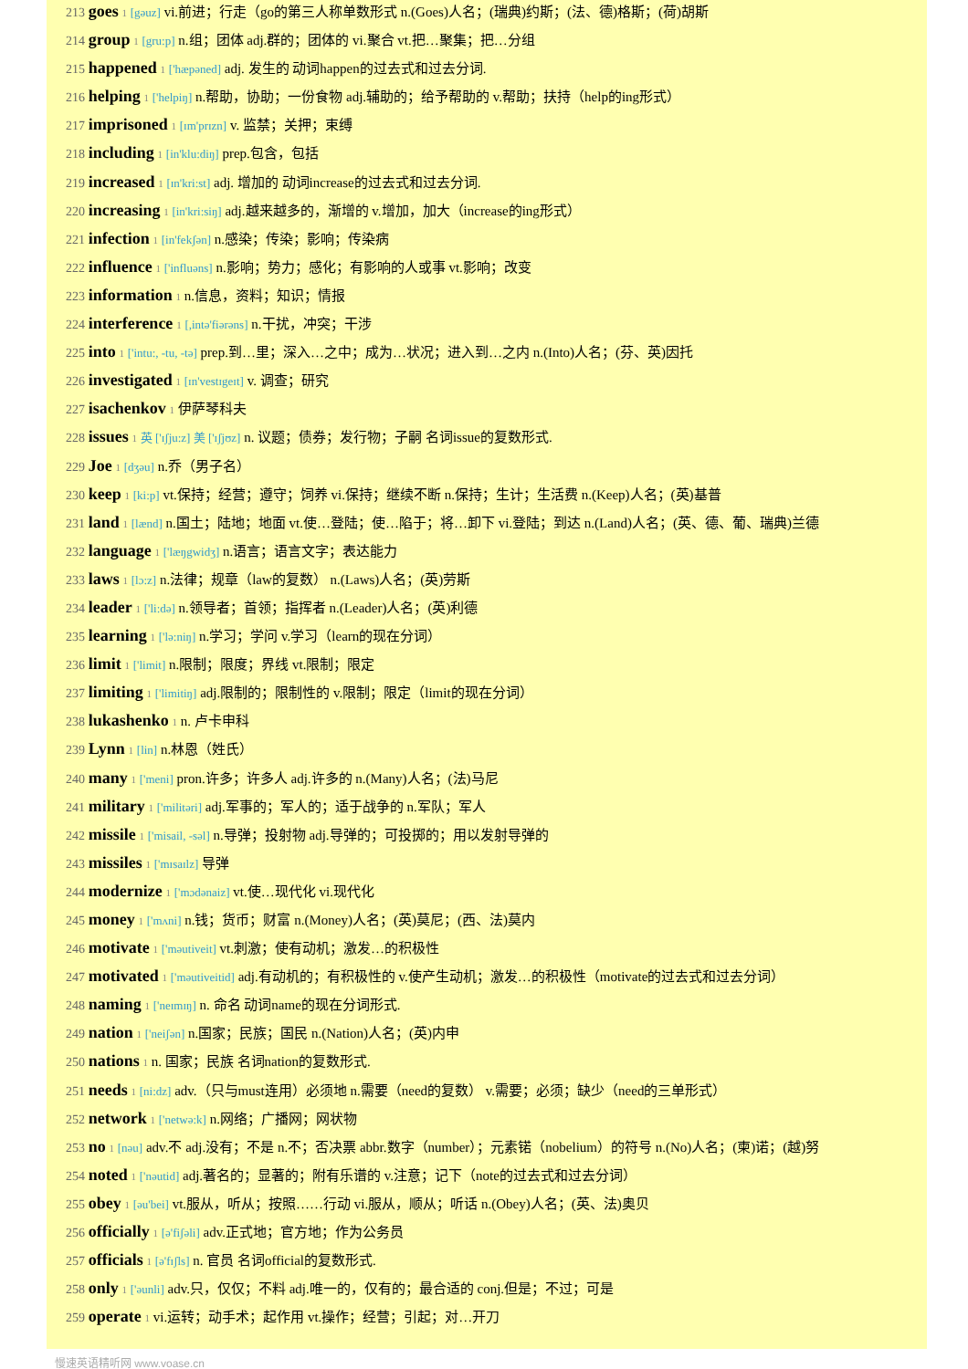213 goes 1 [gəuz] vi.前进；行走（go的第三人称单数形式 n.(Goes)人名；(瑞典)约斯；(法、德)格斯；(荷)胡斯
214 group 1 [gru:p] n.组；团体 adj.群的；团体的 vi.聚合 vt.把…聚集；把…分组
215 happened 1 ['hæpəned] adj. 发生的 动词happen的过去式和过去分词.
216 helping 1 ['helpiŋ] n.帮助，协助；一份食物 adj.辅助的；给予帮助的 v.帮助；扶持（help的ing形式）
217 imprisoned 1 [ɪm'prɪzn] v. 监禁；关押；束缚
218 including 1 [in'klu:diŋ] prep.包含，包括
219 increased 1 [ɪn'kri:st] adj. 增加的 动词increase的过去式和过去分词.
220 increasing 1 [in'kri:siŋ] adj.越来越多的，渐增的 v.增加，加大（increase的ing形式）
221 infection 1 [in'fekʃən] n.感染；传染；影响；传染病
222 influence 1 ['influəns] n.影响；势力；感化；有影响的人或事 vt.影响；改变
223 information 1 n.信息，资料；知识；情报
224 interference 1 [,intə'fiərəns] n.干扰，冲突；干涉
225 into 1 ['intu:, -tu, -tə] prep.到…里；深入…之中；成为…状况；进入到…之内 n.(Into)人名；(芬、英)因托
226 investigated 1 [ɪn'vestɪgeɪt] v. 调查；研究
227 isachenkov 1 伊萨琴科夫
228 issues 1 英 ['ɪʃju:z] 美 ['ɪʃjʊz] n. 议题；债券；发行物；子嗣 名词issue的复数形式.
229 Joe 1 [dʒəu] n.乔（男子名）
230 keep 1 [ki:p] vt.保持；经营；遵守；饲养 vi.保持；继续不断 n.保持；生计；生活费 n.(Keep)人名；(英)基普
231 land 1 [lænd] n.国土；陆地；地面 vt.使…登陆；使…陷于；将…卸下 vi.登陆；到达 n.(Land)人名；(英、德、葡、瑞典)兰德
232 language 1 ['læŋgwidʒ] n.语言；语言文字；表达能力
233 laws 1 [lɔ:z] n.法律；规章（law的复数） n.(Laws)人名；(英)劳斯
234 leader 1 ['li:də] n.领导者；首领；指挥者 n.(Leader)人名；(英)利德
235 learning 1 ['lə:niŋ] n.学习；学问 v.学习（learn的现在分词）
236 limit 1 ['limit] n.限制；限度；界线 vt.限制；限定
237 limiting 1 ['limitiŋ] adj.限制的；限制性的 v.限制；限定（limit的现在分词）
238 lukashenko 1 n. 卢卡申科
239 Lynn 1 [lin] n.林恩（姓氏）
240 many 1 ['meni] pron.许多；许多人 adj.许多的 n.(Many)人名；(法)马尼
241 military 1 ['militəri] adj.军事的；军人的；适于战争的 n.军队；军人
242 missile 1 ['misail, -səl] n.导弹；投射物 adj.导弹的；可投掷的；用以发射导弹的
243 missiles 1 ['mɪsaɪlz] 导弹
244 modernize 1 ['mɔdənaiz] vt.使…现代化 vi.现代化
245 money 1 ['mʌni] n.钱；货币；财富 n.(Money)人名；(英)莫尼；(西、法)莫内
246 motivate 1 ['məutiveit] vt.刺激；使有动机；激发…的积极性
247 motivated 1 ['məutiveitid] adj.有动机的；有积极性的 v.使产生动机；激发…的积极性（motivate的过去式和过去分词）
248 naming 1 ['neɪmɪŋ] n. 命名 动词name的现在分词形式.
249 nation 1 ['neiʃən] n.国家；民族；国民 n.(Nation)人名；(英)内申
250 nations 1 n. 国家；民族 名词nation的复数形式.
251 needs 1 [ni:dz] adv.（只与must连用）必须地 n.需要（need的复数） v.需要；必须；缺少（need的三单形式）
252 network 1 ['netwə:k] n.网络；广播网；网状物
253 no 1 [nəu] adv.不 adj.没有；不是 n.不；否决票 abbr.数字（number）；元素锘（nobelium）的符号 n.(No)人名；(柬)诺；(越)努
254 noted 1 ['nəutid] adj.著名的；显著的；附有乐谱的 v.注意；记下（note的过去式和过去分词）
255 obey 1 [əu'bei] vt.服从，听从；按照……行动 vi.服从，顺从；听话 n.(Obey)人名；(英、法)奥贝
256 officially 1 [ə'fiʃəli] adv.正式地；官方地；作为公务员
257 officials 1 [ə'fɪʃls] n. 官员 名词official的复数形式.
258 only 1 ['əunli] adv.只，仅仅；不料 adj.唯一的，仅有的；最合适的 conj.但是；不过；可是
259 operate 1 vi.运转；动手术；起作用 vt.操作；经营；引起；对…开刀
慢速英语精听网 www.voase.cn